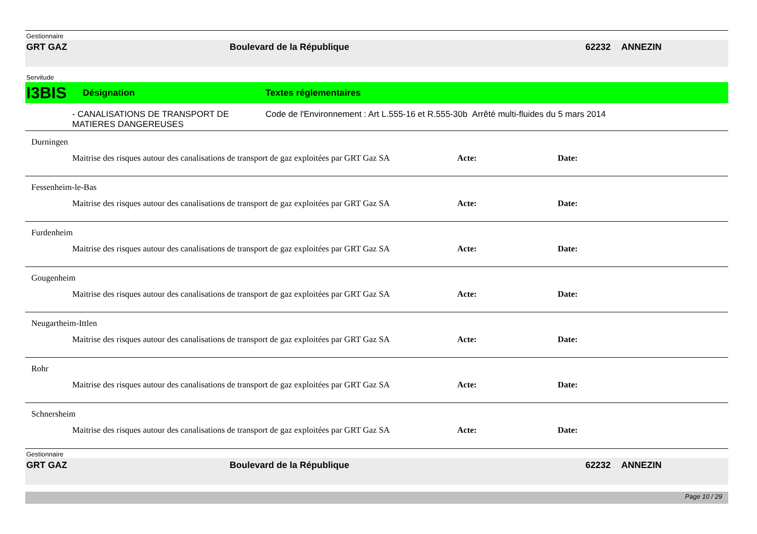Gestionnaire
GRT GAZ Boulevard de la République 62232 ANNEZIN
Servitude
I3BIS Désignation Textes réglementaires
- CANALISATIONS DE TRANSPORT DE MATIERES DANGEREUSES Code de l'Environnement : Art L.555-16 et R.555-30b Arrêté multi-fluides du 5 mars 2014
Durningen
Maitrise des risques autour des canalisations de transport de gaz exploitées par GRT Gaz SA Acte: Date:
Fessenheim-le-Bas
Maitrise des risques autour des canalisations de transport de gaz exploitées par GRT Gaz SA Acte: Date:
Furdenheim
Maitrise des risques autour des canalisations de transport de gaz exploitées par GRT Gaz SA Acte: Date:
Gougenheim
Maitrise des risques autour des canalisations de transport de gaz exploitées par GRT Gaz SA Acte: Date:
Neugartheim-Ittlen
Maitrise des risques autour des canalisations de transport de gaz exploitées par GRT Gaz SA Acte: Date:
Rohr
Maitrise des risques autour des canalisations de transport de gaz exploitées par GRT Gaz SA Acte: Date:
Schnersheim
Maitrise des risques autour des canalisations de transport de gaz exploitées par GRT Gaz SA Acte: Date:
Gestionnaire
GRT GAZ Boulevard de la République 62232 ANNEZIN
Page 10 / 29